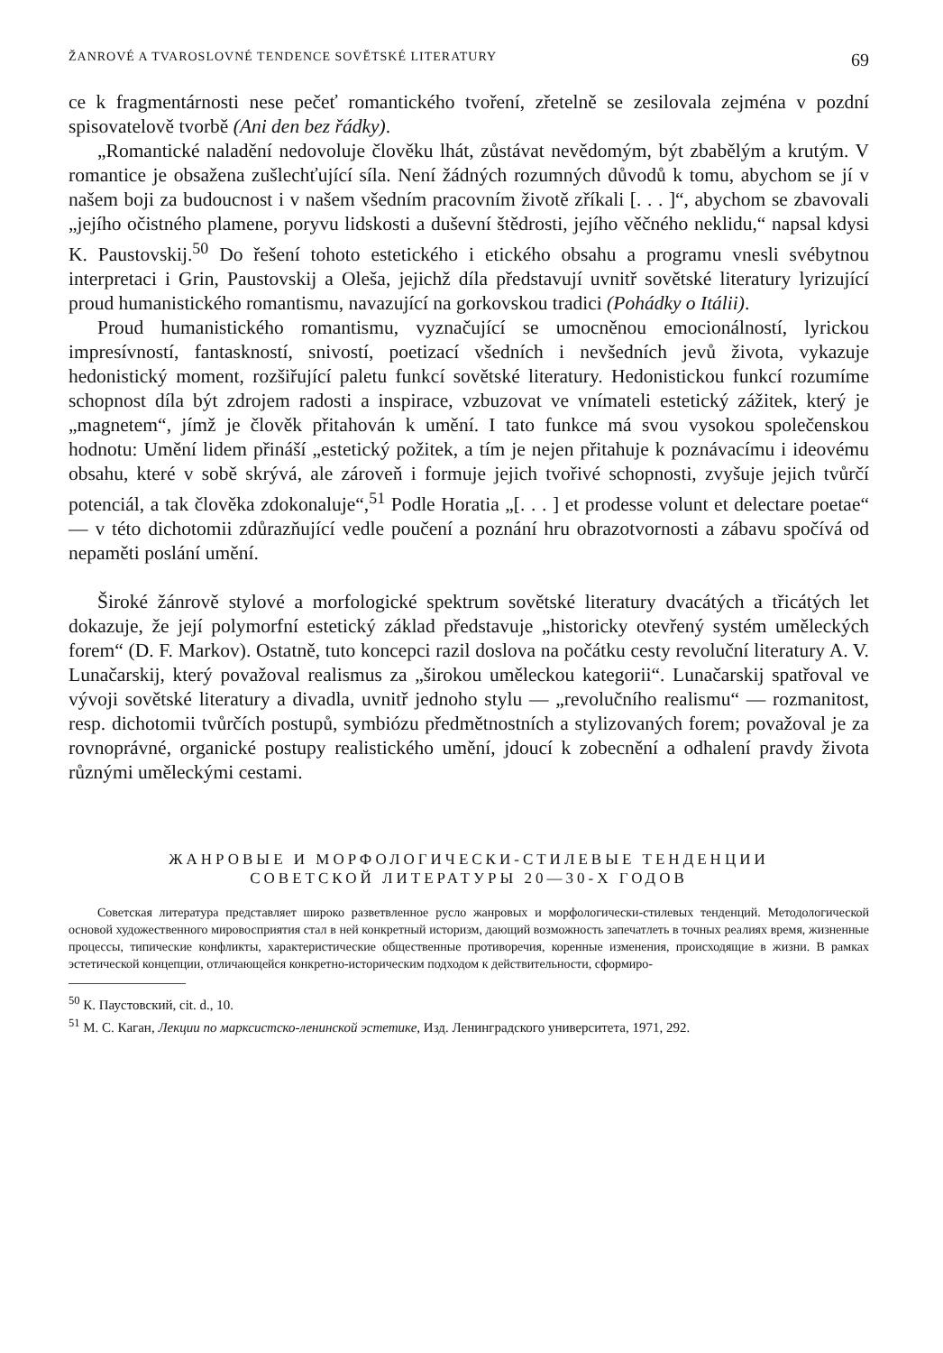ŽANROVÉ A TVAROSLOVNÉ TENDENCE SOVĚTSKÉ LITERATURY 69
ce k fragmentárnosti nese pečeť romantického tvoření, zřetelně se zesilovala zejména v pozdní spisovatelově tvorbě (Ani den bez řádky).
„Romantické naladění nedovoluje člověku lhát, zůstávat nevědomým, být zbabělým a krutým. V romantice je obsažena zušlechťující síla. Není žádných rozumných důvodů k tomu, abychom se jí v našem boji za budoucnost i v našem všedním pracovním životě zříkali [. . . ]“, abychom se zbavovali „jejího očistného plamene, poryvu lidskosti a duševní štědrosti, jejího věčného neklidu,“ napsal kdysi K. Paustovskij.<sup>50</sup> Do řešení tohoto estetického i etického obsahu a programu vnesli svébytnou interpretaci i Grin, Paustovskij a Oleša, jejichž díla představují uvnitř sovětské literatury lyrizující proud humanistického romantismu, navazující na gorkovskou tradici (Pohádky o Itálii).
Proud humanistického romantismu, vyznačující se umocněnou emocionálností, lyrickou impresívností, fantaskností, snivostí, poetizací všedních i nevšedních jevů života, vykazuje hedonistický moment, rozšiřující paletu funkcí sovětské literatury. Hedonistickou funkcí rozumíme schopnost díla být zdrojem radosti a inspirace, vzbuzovat ve vnímateli estetický zážitek, který je „magnetem“, jímž je člověk přitahován k umění. I tato funkce má svou vysokou společenskou hodnotu: Umění lidem přináší „estetický požitek, a tím je nejen přitahuje k poznávacímu i ideovému obsahu, které v sobě skrývá, ale zároveň i formuje jejich tvořivé schopnosti, zvyšuje jejich tvůrčí potenciál, a tak člověka zdokonaluje“,<sup>51</sup> Podle Horatia „[. . . ] et prodesse volunt et delectare poetae“ — v této dichotomii zdůrazňující vedle poučení a poznání hru obrazotvornosti a zábavu spočívá od nepaměti poslání umění.
Široké žánrově stylové a morfologické spektrum sovětské literatury dvacátých a třicátých let dokazuje, že její polymorfní estetický základ představuje „historicky otevřený systém uměleckých forem“ (D. F. Markov). Ostatně, tuto koncepci razil doslova na počátku cesty revoluční literatury A. V. Lunačarskij, který považoval realismus za „širokou uměleckou kategorii“. Lunačarskij spatřoval ve vývoji sovětské literatury a divadla, uvnitř jednoho stylu — „revolučního realismu“ — rozmanitost, resp. dichotomii tvůrčích postupů, symbiózu předmětnostních a stylizovaných forem; považoval je za rovnoprávné, organické postupy realistického umění, jdoucí k zobecnění a odhalení pravdy života různými uměleckými cestami.
ЖАНРОВЫЕ И МОРФОЛОГИЧЕСКИ-СТИЛЕВЫЕ ТЕНДЕНЦИИ
СОВЕТСКОЙ ЛИТЕРАТУРЫ 20—30-Х ГОДОВ
Советская литература представляет широко разветвленное русло жанровых и морфологически-стилевых тенденций. Методологической основой художественного мировосприятия стал в ней конкретный историзм, дающий возможность запечатлеть в точных реалиях время, жизненные процессы, типические конфликты, характеристические общественные противоречия, коренные изменения, происходящие в жизни. В рамках эстетической концепции, отличающейся конкретно-историческим подходом к действительности, сформиро-
<sup>50</sup> К. Паустовский, cit. d., 10.
<sup>51</sup> М. С. Каган, Лекции по марксистско-ленинской эстетике, Изд. Ленинградского университета, 1971, 292.